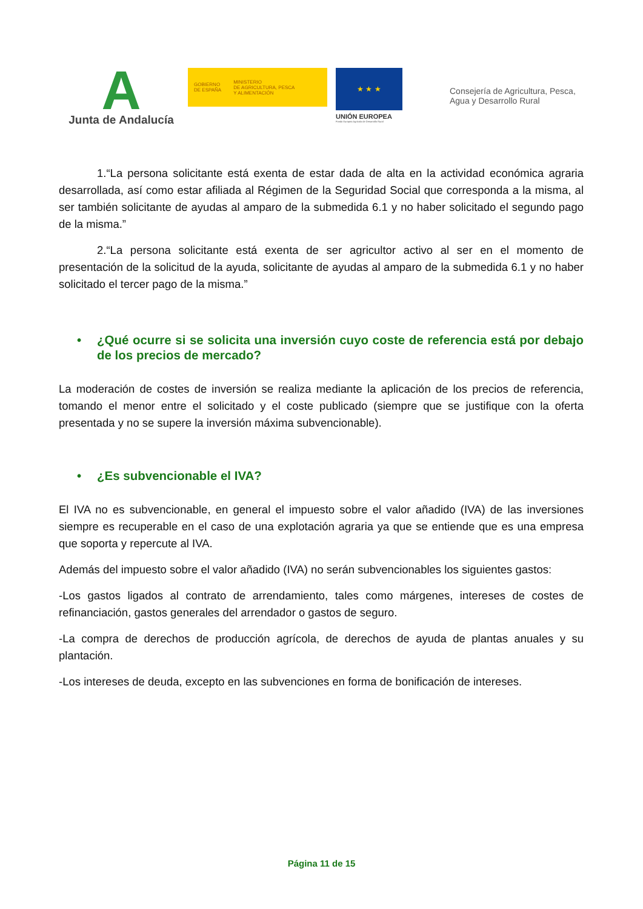A
Junta de Andalucía
GOBIERNO
DE ESPAÑA
MINISTERIO
DE AGRICULTURA, PESCA
Y ALIMENTACIÓN
★ ★ ★
UNIÓN EUROPEA
Fondo Europeo Agrícola de Desarrollo Rural
Consejería de Agricultura, Pesca,
Agua y Desarrollo Rural
1.“La persona solicitante está exenta de estar dada de alta en la actividad económica agraria desarrollada, así como estar afiliada al Régimen de la Seguridad Social que corresponda a la misma, al ser también solicitante de ayudas al amparo de la submedida 6.1 y no haber solicitado el segundo pago de la misma.”
2.“La persona solicitante está exenta de ser agricultor activo al ser en el momento de presentación de la solicitud de la ayuda, solicitante de ayudas al amparo de la submedida 6.1 y no haber solicitado el tercer pago de la misma.”
• ¿Qué ocurre si se solicita una inversión cuyo coste de referencia está por debajo de los precios de mercado?
La moderación de costes de inversión se realiza mediante la aplicación de los precios de referencia, tomando el menor entre el solicitado y el coste publicado (siempre que se justifique con la oferta presentada y no se supere la inversión máxima subvencionable).
• ¿Es subvencionable el IVA?
El IVA no es subvencionable, en general el impuesto sobre el valor añadido (IVA) de las inversiones siempre es recuperable en el caso de una explotación agraria ya que se entiende que es una empresa que soporta y repercute al IVA.
Además del impuesto sobre el valor añadido (IVA) no serán subvencionables los siguientes gastos:
-Los gastos ligados al contrato de arrendamiento, tales como márgenes, intereses de costes de refinanciación, gastos generales del arrendador o gastos de seguro.
-La compra de derechos de producción agrícola, de derechos de ayuda de plantas anuales y su plantación.
-Los intereses de deuda, excepto en las subvenciones en forma de bonificación de intereses.
Página 11 de 15